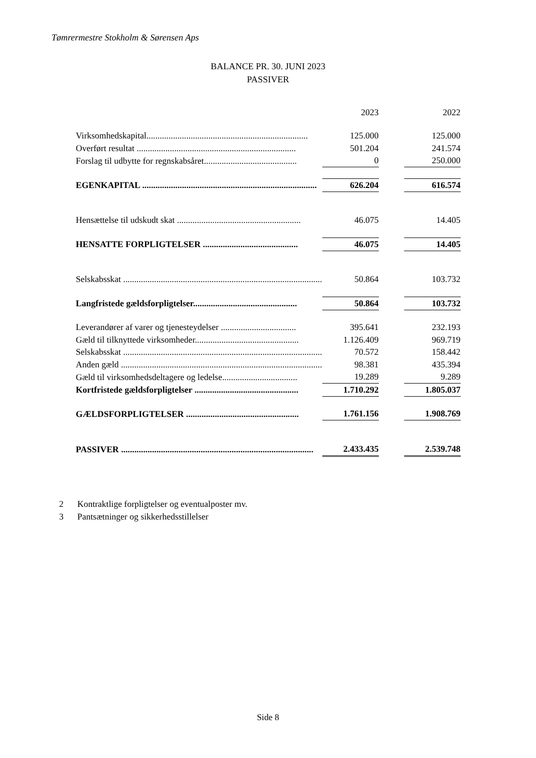Tømrermestre Stokholm & Sørensen Aps
BALANCE PR. 30. JUNI 2023
PASSIVER
| | 2023 | | 2022 |
| --- | --- | --- | --- |
| Virksomhedskapital......................................................................... | 125.000 | | 125.000 |
| Overført resultat ........................................................................ | 501.204 | | 241.574 |
| Forslag til udbytte for regnskabsåret.......................................... | 0 | | 250.000 |
| EGENKAPITAL ............................................................................... | 626.204 | | 616.574 |
| Hensættelse til udskudt skat ........................................................ | 46.075 | | 14.405 |
| HENSATTE FORPLIGTELSER ........................................... | 46.075 | | 14.405 |
| Selskabsskat .......................................................................................... | 50.864 | | 103.732 |
| Langfristede gældsforpligtelser............................................... | 50.864 | | 103.732 |
| Leverandører af varer og tjenesteydelser .................................. | 395.641 | | 232.193 |
| Gæld til tilknyttede virksomheder............................................... | 1.126.409 | | 969.719 |
| Selskabsskat .......................................................................................... | 70.572 | | 158.442 |
| Anden gæld ........................................................................................... | 98.381 | | 435.394 |
| Gæld til virksomhedsdeltagere og ledelse.................................. | 19.289 | | 9.289 |
| Kortfristede gældsforpligtelser ............................................... | 1.710.292 | | 1.805.037 |
| GÆLDSFORPLIGTELSER ................................................... | 1.761.156 | | 1.908.769 |
| PASSIVER ....................................................................................... | 2.433.435 | | 2.539.748 |
2 Kontraktlige forpligtelser og eventualposter mv.
3 Pantsætninger og sikkerhedsstillelser
Side 8